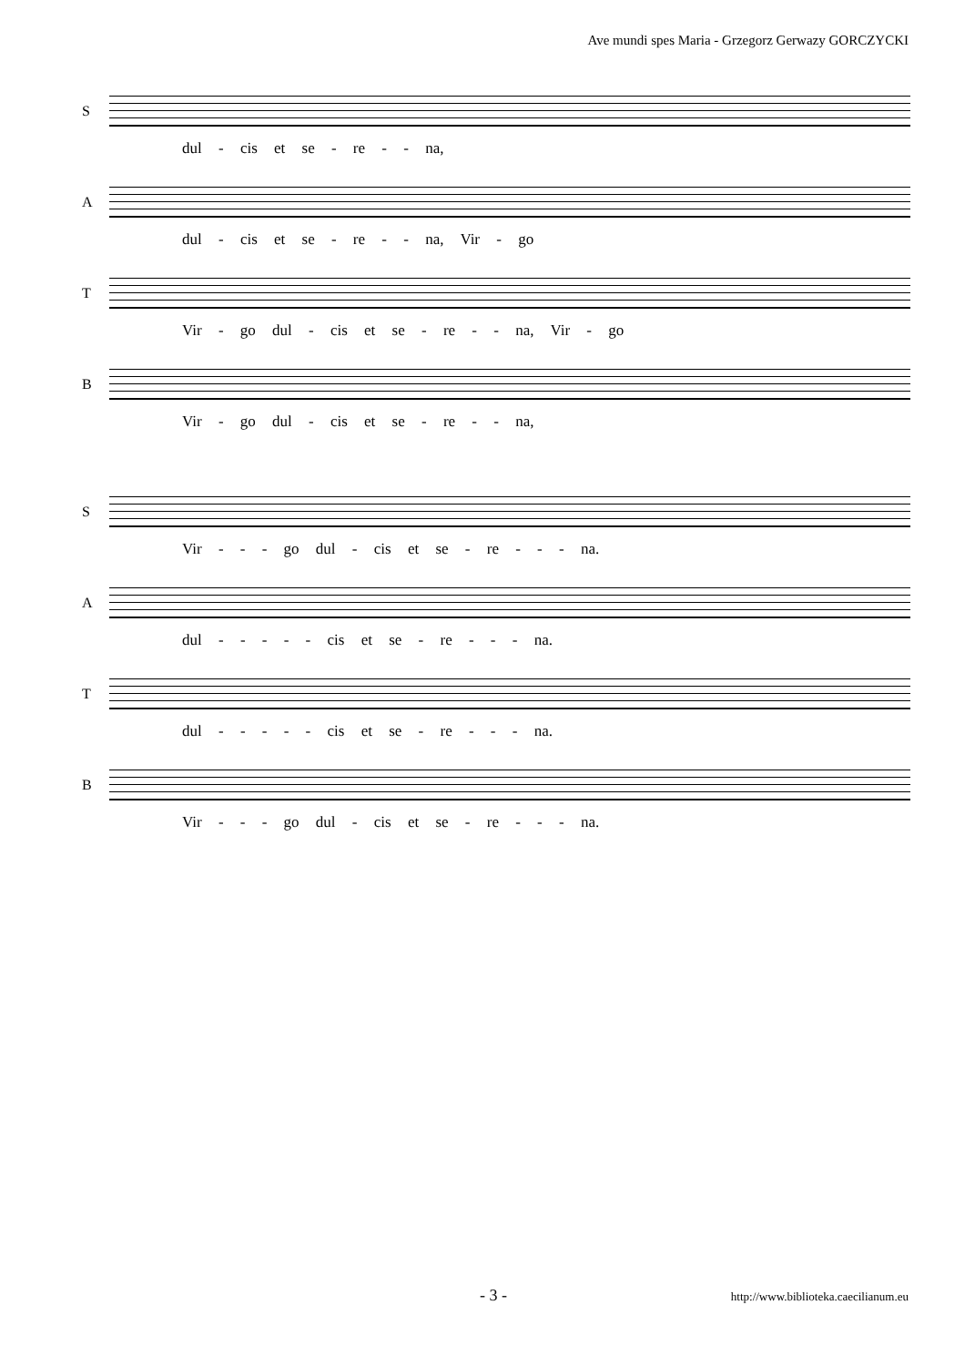Ave mundi spes Maria - Grzegorz Gerwazy GORCZYCKI
S
dul - cis et se - re - - na,
A
dul - cis et se - re - - na, Vir - go
T
Vir - go dul - cis et se - re - - na, Vir - go
B
Vir - go dul - cis et se - re - - na,
S
Vir - - - go dul - cis et se - re - - - na.
A
dul - - - - - cis et se - re - - - na.
T
dul - - - - - cis et se - re - - - na.
B
Vir - - - go dul - cis et se - re - - - na.
- 3 - http://www.biblioteka.caecilianum.eu